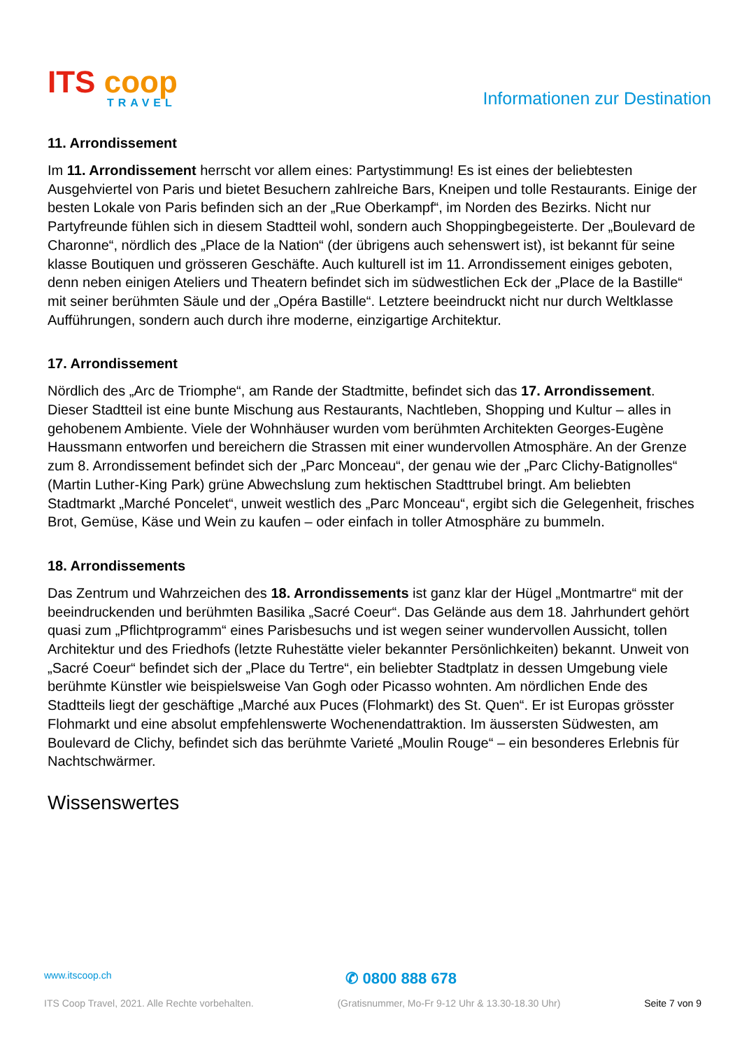ITS coop
TRAVEL
Informationen zur Destination
11. Arrondissement
Im 11. Arrondissement herrscht vor allem eines: Partystimmung! Es ist eines der beliebtesten Ausgehviertel von Paris und bietet Besuchern zahlreiche Bars, Kneipen und tolle Restaurants. Einige der besten Lokale von Paris befinden sich an der „Rue Oberkampf“, im Norden des Bezirks. Nicht nur Partyfreunde fühlen sich in diesem Stadtteil wohl, sondern auch Shoppingbegeisterte. Der „Boulevard de Charonne“, nördlich des „Place de la Nation“ (der übrigens auch sehenswert ist), ist bekannt für seine klasse Boutiquen und grösseren Geschäfte. Auch kulturell ist im 11. Arrondissement einiges geboten, denn neben einigen Ateliers und Theatern befindet sich im südwestlichen Eck der „Place de la Bastille“ mit seiner berühmten Säule und der „Opéra Bastille“. Letztere beeindruckt nicht nur durch Weltklasse Aufführungen, sondern auch durch ihre moderne, einzigartige Architektur.
17. Arrondissement
Nördlich des „Arc de Triomphe“, am Rande der Stadtmitte, befindet sich das 17. Arrondissement. Dieser Stadtteil ist eine bunte Mischung aus Restaurants, Nachtleben, Shopping und Kultur – alles in gehobenem Ambiente. Viele der Wohnhäuser wurden vom berühmten Architekten Georges-Eugène Haussmann entworfen und bereichern die Strassen mit einer wundervollen Atmosphäre. An der Grenze zum 8. Arrondissement befindet sich der „Parc Monceau“, der genau wie der „Parc Clichy-Batignolles“ (Martin Luther-King Park) grüne Abwechslung zum hektischen Stadttrubel bringt. Am beliebten Stadtmarkt „Marché Poncelet“, unweit westlich des „Parc Monceau“, ergibt sich die Gelegenheit, frisches Brot, Gemüse, Käse und Wein zu kaufen – oder einfach in toller Atmosphäre zu bummeln.
18. Arrondissements
Das Zentrum und Wahrzeichen des 18. Arrondissements ist ganz klar der Hügel „Montmartre“ mit der beeindruckenden und berühmten Basilika „Sacré Coeur“. Das Gelände aus dem 18. Jahrhundert gehört quasi zum „Pflichtprogramm“ eines Parisbesuchs und ist wegen seiner wundervollen Aussicht, tollen Architektur und des Friedhofs (letzte Ruhestätte vieler bekannter Persönlichkeiten) bekannt. Unweit von „Sacré Coeur“ befindet sich der „Place du Tertre“, ein beliebter Stadtplatz in dessen Umgebung viele berühmte Künstler wie beispielsweise Van Gogh oder Picasso wohnten. Am nördlichen Ende des Stadtteils liegt der geschäftige „Marché aux Puces (Flohmarkt) des St. Quen“. Er ist Europas grösster Flohmarkt und eine absolut empfehlenswerte Wochenendattraktion. Im äussersten Südwesten, am Boulevard de Clichy, befindet sich das berühmte Varieté „Moulin Rouge“ – ein besonderes Erlebnis für Nachtschwärmer.
Wissenswertes
www.itscoop.ch ✆ 0800 888 678
ITS Coop Travel, 2021. Alle Rechte vorbehalten. (Gratisnummer, Mo-Fr 9-12 Uhr & 13.30-18.30 Uhr) Seite 7 von 9